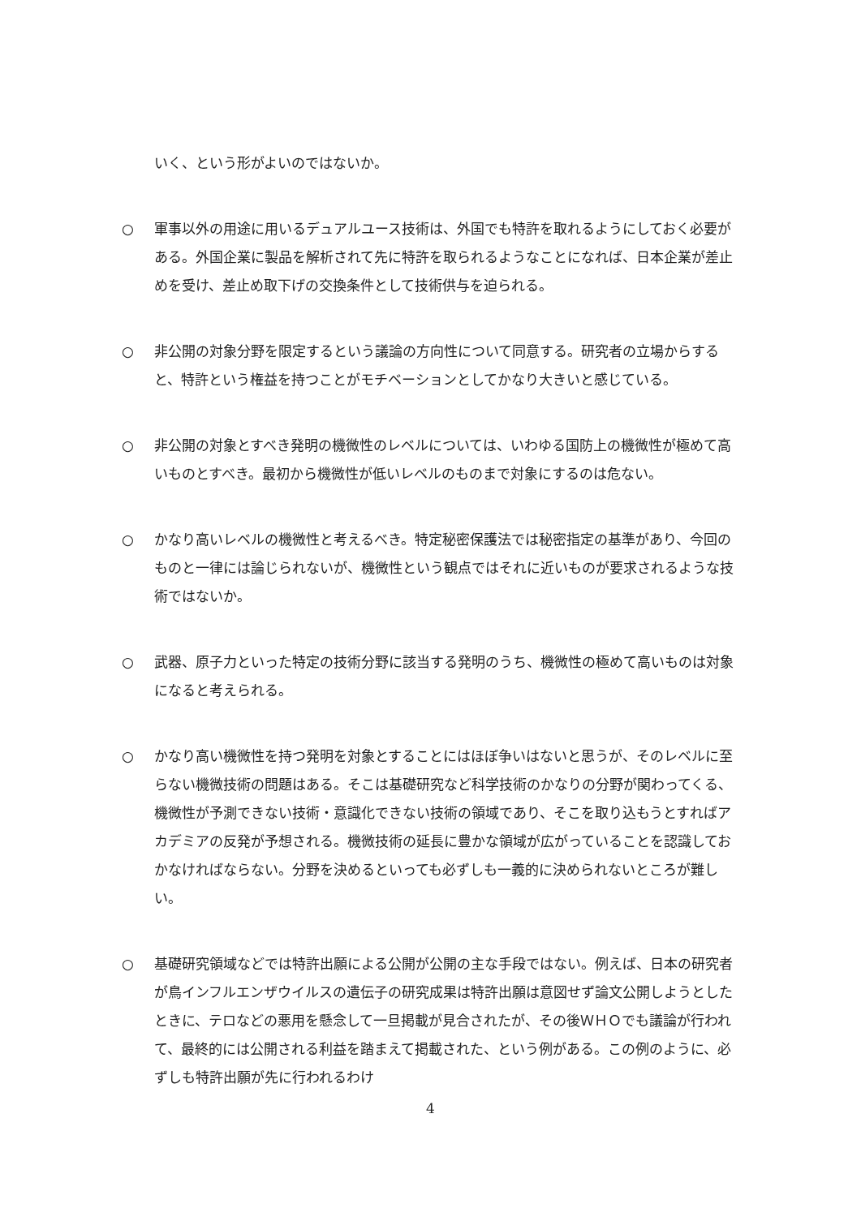いく、という形がよいのではないか。
○ 軍事以外の用途に用いるデュアルユース技術は、外国でも特許を取れるようにしておく必要がある。外国企業に製品を解析されて先に特許を取られるようなことになれば、日本企業が差止めを受け、差止め取下げの交換条件として技術供与を迫られる。
○ 非公開の対象分野を限定するという議論の方向性について同意する。研究者の立場からすると、特許という権益を持つことがモチベーションとしてかなり大きいと感じている。
○ 非公開の対象とすべき発明の機微性のレベルについては、いわゆる国防上の機微性が極めて高いものとすべき。最初から機微性が低いレベルのものまで対象にするのは危ない。
○ かなり高いレベルの機微性と考えるべき。特定秘密保護法では秘密指定の基準があり、今回のものと一律には論じられないが、機微性という観点ではそれに近いものが要求されるような技術ではないか。
○ 武器、原子力といった特定の技術分野に該当する発明のうち、機微性の極めて高いものは対象になると考えられる。
○ かなり高い機微性を持つ発明を対象とすることにはほぼ争いはないと思うが、そのレベルに至らない機微技術の問題はある。そこは基礎研究など科学技術のかなりの分野が関わってくる、機微性が予測できない技術・意識化できない技術の領域であり、そこを取り込もうとすればアカデミアの反発が予想される。機微技術の延長に豊かな領域が広がっていることを認識しておかなければならない。分野を決めるといっても必ずしも一義的に決められないところが難しい。
○ 基礎研究領域などでは特許出願による公開が公開の主な手段ではない。例えば、日本の研究者が鳥インフルエンザウイルスの遺伝子の研究成果は特許出願は意図せず論文公開しようとしたときに、テロなどの悪用を懸念して一旦掲載が見合されたが、その後ＷＨＯでも議論が行われて、最終的には公開される利益を踏まえて掲載された、という例がある。この例のように、必ずしも特許出願が先に行われるわけ
4